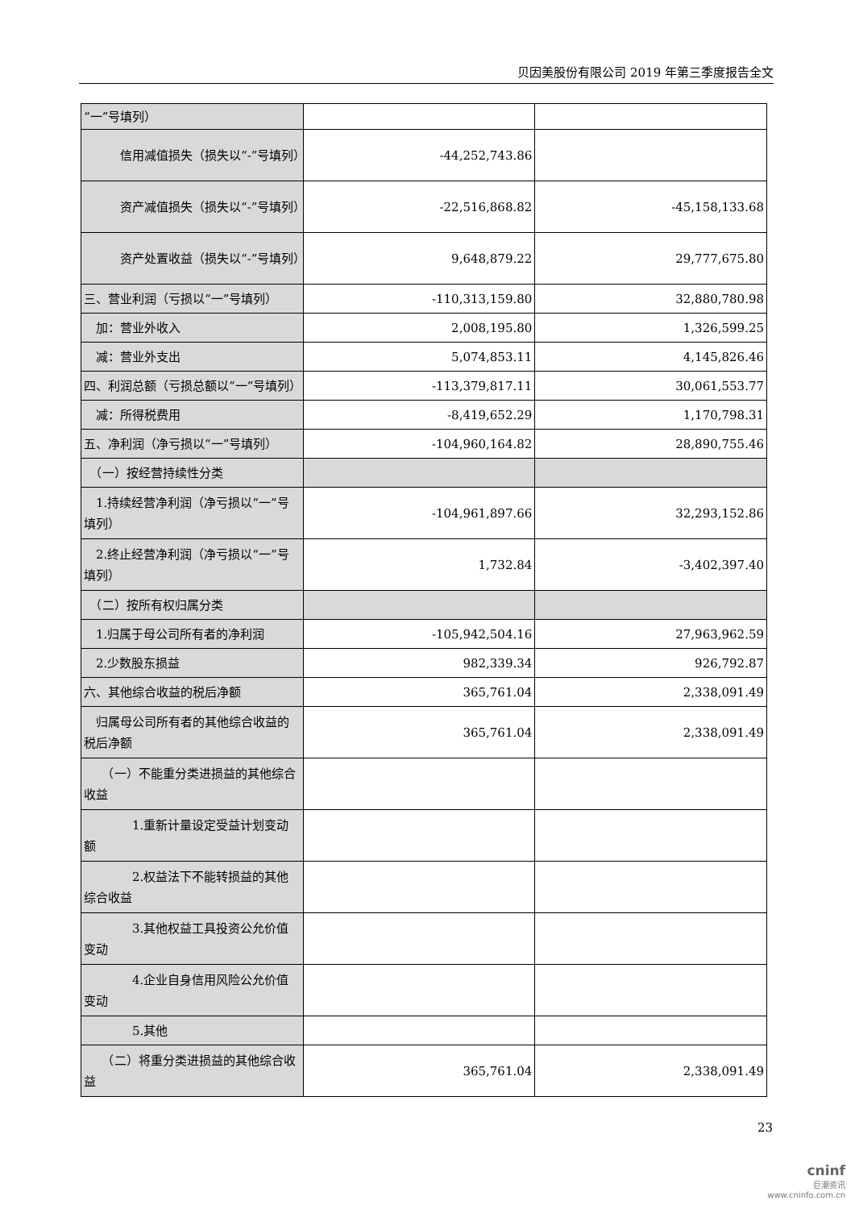贝因美股份有限公司 2019 年第三季度报告全文
| “一”号填列） | | |
| 信用减值损失（损失以“-”号填列） | -44,252,743.86 | |
| 资产减值损失（损失以“-”号填列） | -22,516,868.82 | -45,158,133.68 |
| 资产处置收益（损失以“-”号填列） | 9,648,879.22 | 29,777,675.80 |
| 三、营业利润（亏损以“一”号填列） | -110,313,159.80 | 32,880,780.98 |
| 加：营业外收入 | 2,008,195.80 | 1,326,599.25 |
| 减：营业外支出 | 5,074,853.11 | 4,145,826.46 |
| 四、利润总额（亏损总额以“一”号填列） | -113,379,817.11 | 30,061,553.77 |
| 减：所得税费用 | -8,419,652.29 | 1,170,798.31 |
| 五、净利润（净亏损以“一”号填列） | -104,960,164.82 | 28,890,755.46 |
| （一）按经营持续性分类 | | |
| 1.持续经营净利润（净亏损以“一”号填列） | -104,961,897.66 | 32,293,152.86 |
| 2.终止经营净利润（净亏损以“一”号填列） | 1,732.84 | -3,402,397.40 |
| （二）按所有权归属分类 | | |
| 1.归属于母公司所有者的净利润 | -105,942,504.16 | 27,963,962.59 |
| 2.少数股东损益 | 982,339.34 | 926,792.87 |
| 六、其他综合收益的税后净额 | 365,761.04 | 2,338,091.49 |
| 归属母公司所有者的其他综合收益的税后净额 | 365,761.04 | 2,338,091.49 |
| （一）不能重分类进损益的其他综合收益 | | |
| 1.重新计量设定受益计划变动额 | | |
| 2.权益法下不能转损益的其他综合收益 | | |
| 3.其他权益工具投资公允价值变动 | | |
| 4.企业自身信用风险公允价值变动 | | |
| 5.其他 | | |
| （二）将重分类进损益的其他综合收益 | 365,761.04 | 2,338,091.49 |
23
cninf
巨潮资讯
www.cninfo.com.cn